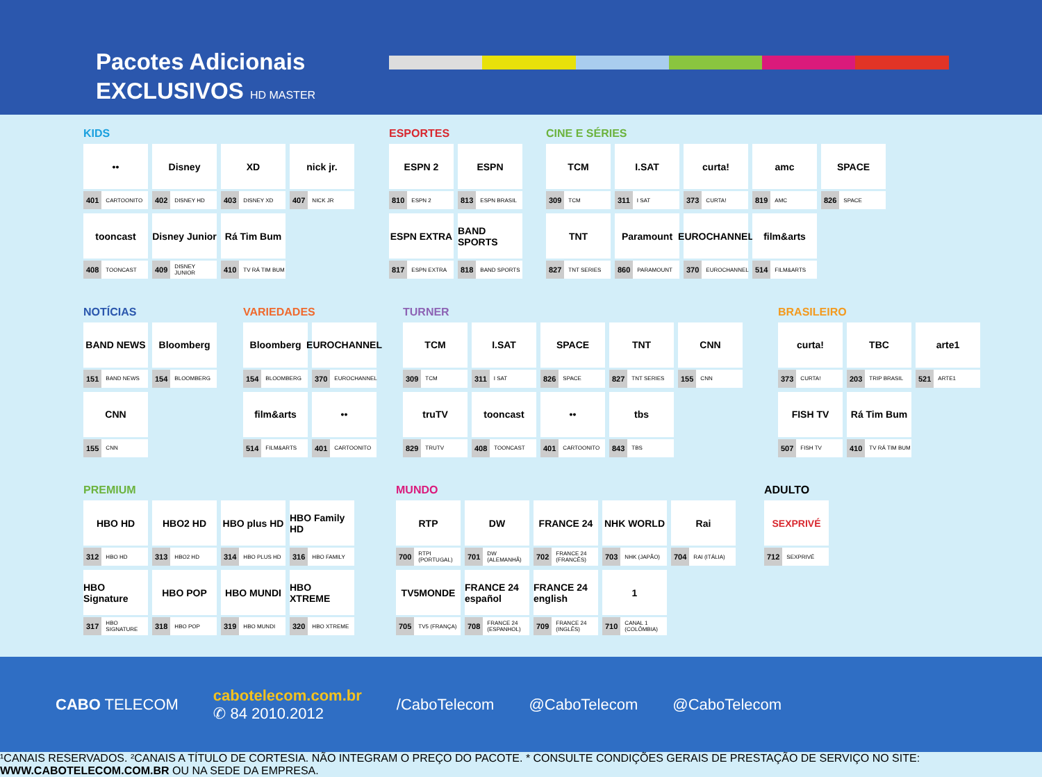Pacotes Adicionais
EXCLUSIVOS HD MASTER
KIDS
••
401 CARTOONITO
Disney
402 DISNEY HD
XD
403 DISNEY XD
nick jr.
407 NICK JR
tooncast
408 TOONCAST
Disney Junior
409 DISNEY JUNIOR
Rá Tim Bum
410 TV RÁ TIM BUM
ESPORTES
ESPN 2
810 ESPN 2
ESPN
813 ESPN BRASIL
ESPN EXTRA
817 ESPN EXTRA
BAND SPORTS
818 BAND SPORTS
CINE E SÉRIES
TCM
309 TCM
I.SAT
311 I SAT
curta!
373 CURTA!
amc
819 AMC
SPACE
826 SPACE
TNT
827 TNT SERIES
Paramount
860 PARAMOUNT
EUROCHANNEL
370 EUROCHANNEL
film&arts
514 FILM&ARTS
NOTÍCIAS
BAND NEWS
151 BAND NEWS
Bloomberg
154 BLOOMBERG
CNN
155 CNN
VARIEDADES
Bloomberg
154 BLOOMBERG
EUROCHANNEL
370 EUROCHANNEL
film&arts
514 FILM&ARTS
••
401 CARTOONITO
TURNER
TCM
309 TCM
I.SAT
311 I SAT
SPACE
826 SPACE
TNT
827 TNT SERIES
CNN
155 CNN
truTV
829 TRUTV
tooncast
408 TOONCAST
••
401 CARTOONITO
tbs
843 TBS
BRASILEIRO
curta!
373 CURTA!
TBC
203 TRIP BRASIL
arte1
521 ARTE1
FISH TV
507 FISH TV
Rá Tim Bum
410 TV RÁ TIM BUM
PREMIUM
HBO HD
312 HBO HD
HBO2 HD
313 HBO2 HD
HBO plus HD
314 HBO PLUS HD
HBO Family HD
316 HBO FAMILY
HBO Signature
317 HBO SIGNATURE
HBO POP
318 HBO POP
HBO MUNDI
319 HBO MUNDI
HBO XTREME
320 HBO XTREME
MUNDO
RTP
700 RTPI (PORTUGAL)
DW
701 DW (ALEMANHÃ)
FRANCE 24
702 FRANCE 24 (FRANCÊS)
NHK WORLD
703 NHK (JAPÃO)
Rai
704 RAI (ITÁLIA)
TV5MONDE
705 TV5 (FRANÇA)
FRANCE 24 español
708 FRANCE 24 (ESPANHOL)
FRANCE 24 english
709 FRANCE 24 (INGLÊS)
1
710 CANAL 1 (COLÔMBIA)
ADULTO
SEXPRIVÉ
712 SEXPRIVÉ
CABO TELECOM
cabotelecom.com.br
✆ 84 2010.2012
/CaboTelecom @CaboTelecom @CaboTelecom
¹CANAIS RESERVADOS. ²CANAIS A TÍTULO DE CORTESIA. NÃO INTEGRAM O PREÇO DO PACOTE. * CONSULTE CONDIÇÕES GERAIS DE PRESTAÇÃO DE SERVIÇO NO SITE: WWW.CABOTELECOM.COM.BR OU NA SEDE DA EMPRESA.